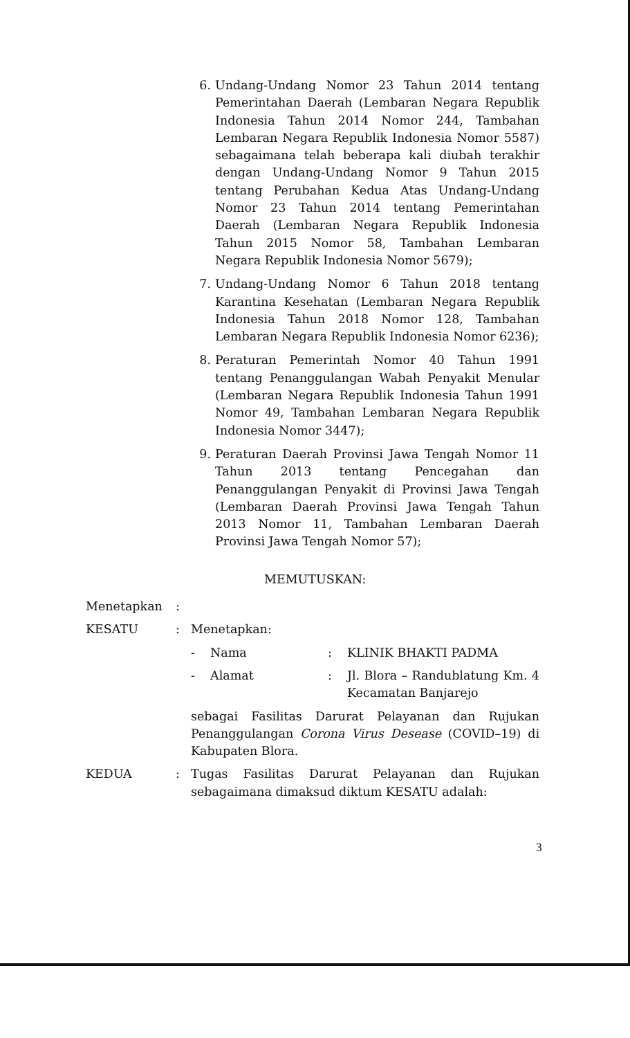6. Undang-Undang Nomor 23 Tahun 2014 tentang Pemerintahan Daerah (Lembaran Negara Republik Indonesia Tahun 2014 Nomor 244, Tambahan Lembaran Negara Republik Indonesia Nomor 5587) sebagaimana telah beberapa kali diubah terakhir dengan Undang-Undang Nomor 9 Tahun 2015 tentang Perubahan Kedua Atas Undang-Undang Nomor 23 Tahun 2014 tentang Pemerintahan Daerah (Lembaran Negara Republik Indonesia Tahun 2015 Nomor 58, Tambahan Lembaran Negara Republik Indonesia Nomor 5679);
7. Undang-Undang Nomor 6 Tahun 2018 tentang Karantina Kesehatan (Lembaran Negara Republik Indonesia Tahun 2018 Nomor 128, Tambahan Lembaran Negara Republik Indonesia Nomor 6236);
8. Peraturan Pemerintah Nomor 40 Tahun 1991 tentang Penanggulangan Wabah Penyakit Menular (Lembaran Negara Republik Indonesia Tahun 1991 Nomor 49, Tambahan Lembaran Negara Republik Indonesia Nomor 3447);
9. Peraturan Daerah Provinsi Jawa Tengah Nomor 11 Tahun 2013 tentang Pencegahan dan Penanggulangan Penyakit di Provinsi Jawa Tengah (Lembaran Daerah Provinsi Jawa Tengah Tahun 2013 Nomor 11, Tambahan Lembaran Daerah Provinsi Jawa Tengah Nomor 57);
MEMUTUSKAN:
Menetapkan:
KESATU: Menetapkan:
- Nama: KLINIK BHAKTI PADMA
- Alamat: Jl. Blora – Randublatung Km. 4 Kecamatan Banjarejo
sebagai Fasilitas Darurat Pelayanan dan Rujukan Penanggulangan Corona Virus Desease (COVID–19) di Kabupaten Blora.
KEDUA: Tugas Fasilitas Darurat Pelayanan dan Rujukan sebagaimana dimaksud diktum KESATU adalah:
3